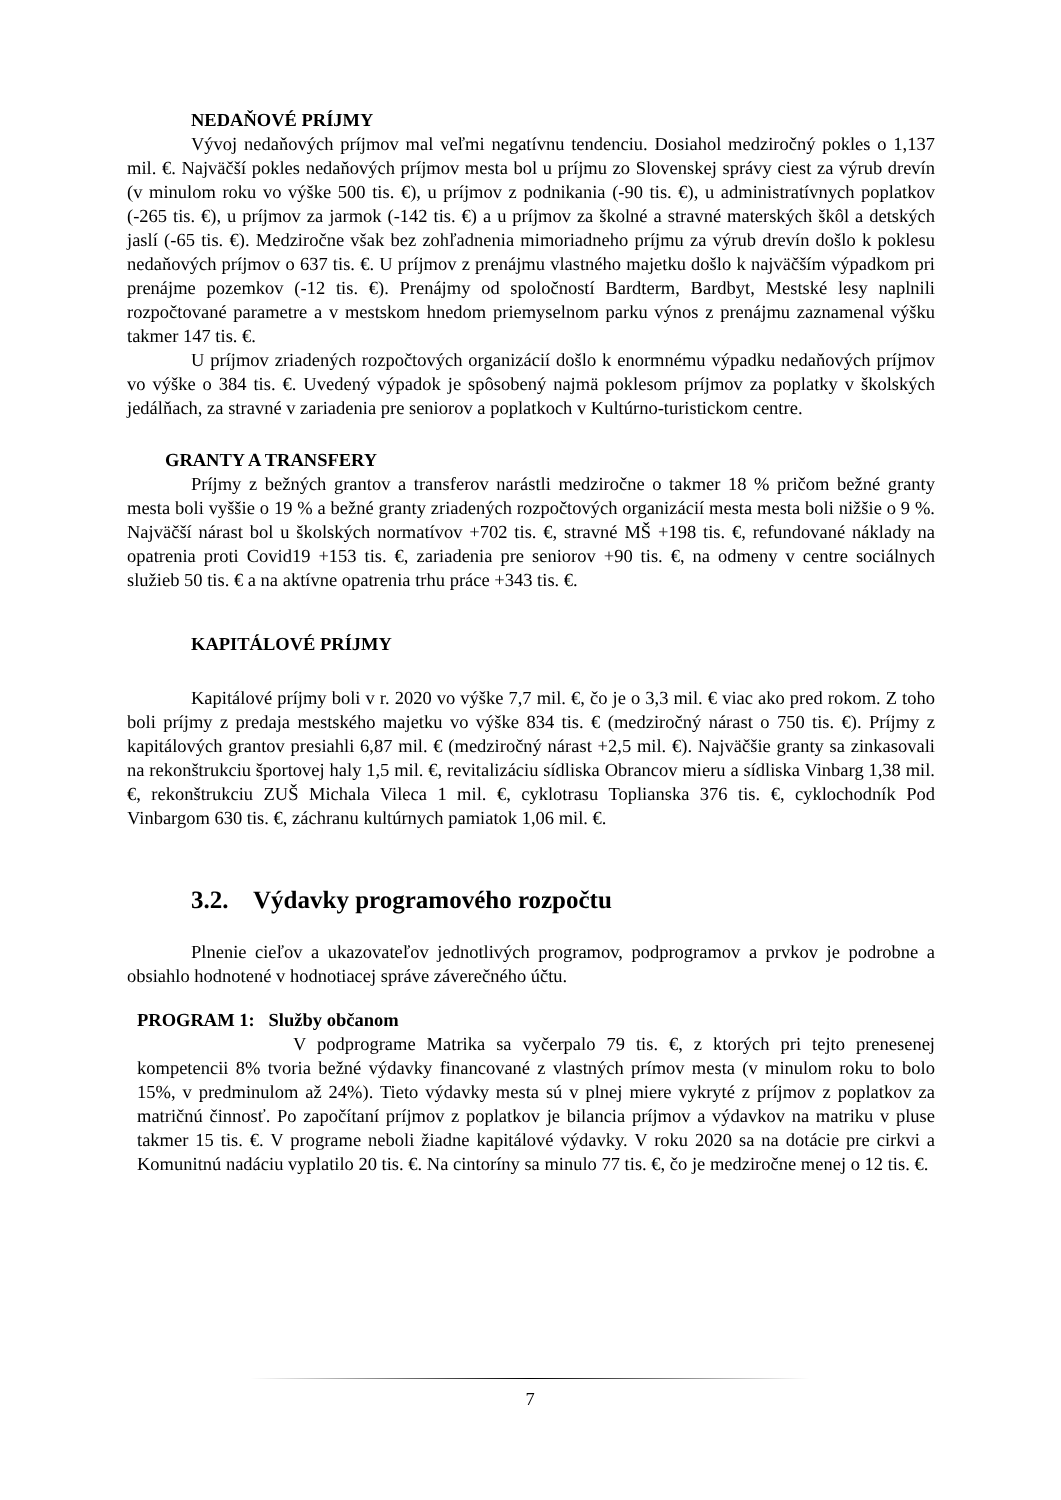NEDAŇOVÉ PRÍJMY
Vývoj nedaňových príjmov mal veľmi negatívnu tendenciu. Dosiahol medziročný pokles o 1,137 mil. €. Najväčší pokles nedaňových príjmov mesta bol u príjmu zo Slovenskej správy ciest za výrub drevín (v minulom roku vo výške 500 tis. €), u príjmov z podnikania (-90 tis. €), u administratívnych poplatkov (-265 tis. €), u príjmov za jarmok (-142 tis. €) a u príjmov za školné a stravné materských škôl a detských jaslí (-65 tis. €). Medziročne však bez zohľadnenia mimoriadneho príjmu za výrub drevín došlo k poklesu nedaňových príjmov o 637 tis. €. U príjmov z prenájmu vlastného majetku došlo k najväčším výpadkom pri prenájme pozemkov (-12 tis. €). Prenájmy od spoločností Bardterm, Bardbyt, Mestské lesy naplnili rozpočtované parametre a v mestskom hnedom priemyselnom parku výnos z prenájmu zaznamenal výšku takmer 147 tis. €.
U príjmov zriadených rozpočtových organizácií došlo k enormnému výpadku nedaňových príjmov vo výške o 384 tis. €. Uvedený výpadok je spôsobený najmä poklesom príjmov za poplatky v školských jedálňach, za stravné v zariadenia pre seniorov a poplatkoch v Kultúrno-turistickom centre.
GRANTY A TRANSFERY
Príjmy z bežných grantov a transferov narástli medziročne o takmer 18 % pričom bežné granty mesta boli vyššie o 19 % a bežné granty zriadených rozpočtových organizácií mesta mesta boli nižšie o 9 %. Najväčší nárast bol u školských normatívov +702 tis. €, stravné MŠ +198 tis. €, refundované náklady na opatrenia proti Covid19 +153 tis. €, zariadenia pre seniorov +90 tis. €, na odmeny v centre sociálnych služieb 50 tis. € a na aktívne opatrenia trhu práce +343 tis. €.
KAPITÁLOVÉ PRÍJMY
Kapitálové príjmy boli v r. 2020 vo výške 7,7 mil. €, čo je o 3,3 mil. € viac ako pred rokom. Z toho boli príjmy z predaja mestského majetku vo výške 834 tis. € (medziročný nárast o 750 tis. €). Príjmy z kapitálových grantov presiahli 6,87 mil. € (medziročný nárast +2,5 mil. €). Najväčšie granty sa zinkasovali na rekonštrukciu športovej haly 1,5 mil. €, revitalizáciu sídliska Obrancov mieru a sídliska Vinbarg 1,38 mil. €, rekonštrukciu ZUŠ Michala Vileca 1 mil. €, cyklotrasu Toplianska 376 tis. €, cyklochodník Pod Vinbargom 630 tis. €, záchranu kultúrnych pamiatok 1,06 mil. €.
3.2. Výdavky programového rozpočtu
Plnenie cieľov a ukazovateľov jednotlivých programov, podprogramov a prvkov je podrobne a obsiahlo hodnotené v hodnotiacej správe záverečného účtu.
PROGRAM 1: Služby občanom
V podprograme Matrika sa vyčerpalo 79 tis. €, z ktorých pri tejto prenesenej kompetencii 8% tvoria bežné výdavky financované z vlastných prímov mesta (v minulom roku to bolo 15%, v predminulom až 24%). Tieto výdavky mesta sú v plnej miere vykryté z príjmov z poplatkov za matričnú činnosť. Po započítaní príjmov z poplatkov je bilancia príjmov a výdavkov na matriku v pluse takmer 15 tis. €. V programe neboli žiadne kapitálové výdavky. V roku 2020 sa na dotácie pre cirkvi a Komunitnú nadáciu vyplatilo 20 tis. €. Na cintoríny sa minulo 77 tis. €, čo je medziročne menej o 12 tis. €.
7